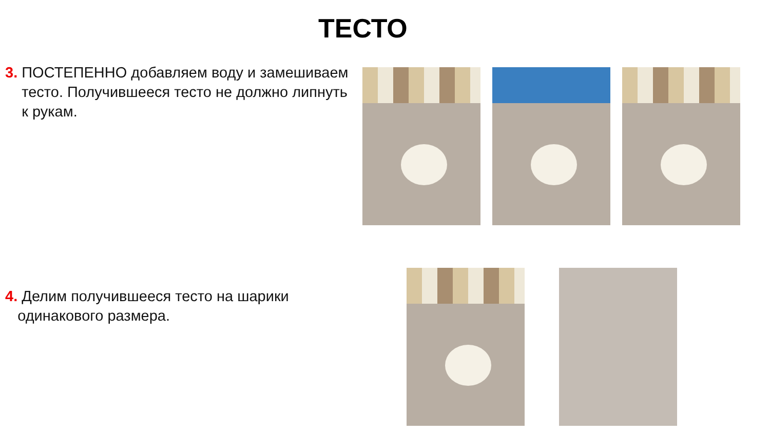ТЕСТО
3. ПОСТЕПЕННО добавляем воду и замешиваем
тесто. Получившееся тесто не должно липнуть
к рукам.
4. Делим получившееся тесто на шарики
одинакового размера.